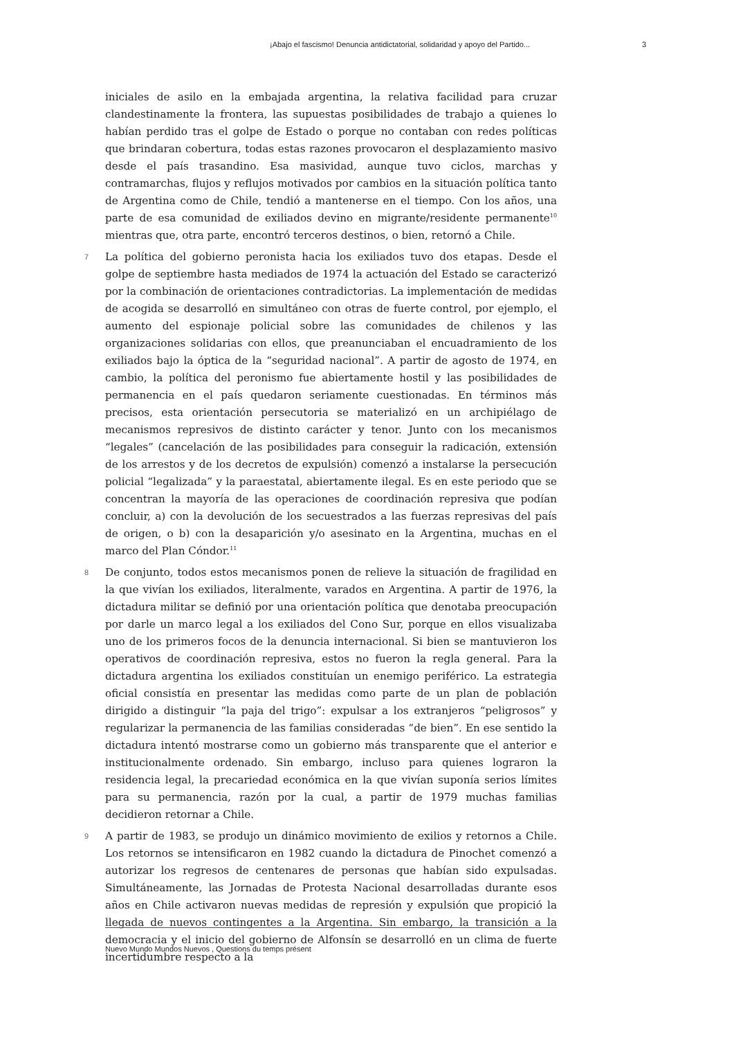¡Abajo el fascismo! Denuncia antidictatorial, solidaridad y apoyo del Partido... 3
iniciales de asilo en la embajada argentina, la relativa facilidad para cruzar clandestinamente la frontera, las supuestas posibilidades de trabajo a quienes lo habían perdido tras el golpe de Estado o porque no contaban con redes políticas que brindaran cobertura, todas estas razones provocaron el desplazamiento masivo desde el país trasandino. Esa masividad, aunque tuvo ciclos, marchas y contramarchas, flujos y reflujos motivados por cambios en la situación política tanto de Argentina como de Chile, tendió a mantenerse en el tiempo. Con los años, una parte de esa comunidad de exiliados devino en migrante/residente permanente<sup>10</sup> mientras que, otra parte, encontró terceros destinos, o bien, retornó a Chile.
7 La política del gobierno peronista hacia los exiliados tuvo dos etapas. Desde el golpe de septiembre hasta mediados de 1974 la actuación del Estado se caracterizó por la combinación de orientaciones contradictorias. La implementación de medidas de acogida se desarrolló en simultáneo con otras de fuerte control, por ejemplo, el aumento del espionaje policial sobre las comunidades de chilenos y las organizaciones solidarias con ellos, que preanunciaban el encuadramiento de los exiliados bajo la óptica de la “seguridad nacional”. A partir de agosto de 1974, en cambio, la política del peronismo fue abiertamente hostil y las posibilidades de permanencia en el país quedaron seriamente cuestionadas. En términos más precisos, esta orientación persecutoria se materializó en un archipiélago de mecanismos represivos de distinto carácter y tenor. Junto con los mecanismos “legales” (cancelación de las posibilidades para conseguir la radicación, extensión de los arrestos y de los decretos de expulsión) comenzó a instalarse la persecución policial “legalizada” y la paraestatal, abiertamente ilegal. Es en este periodo que se concentran la mayoría de las operaciones de coordinación represiva que podían concluir, a) con la devolución de los secuestrados a las fuerzas represivas del país de origen, o b) con la desaparición y/o asesinato en la Argentina, muchas en el marco del Plan Cóndor.<sup>11</sup>
8 De conjunto, todos estos mecanismos ponen de relieve la situación de fragilidad en la que vivían los exiliados, literalmente, varados en Argentina. A partir de 1976, la dictadura militar se definió por una orientación política que denotaba preocupación por darle un marco legal a los exiliados del Cono Sur, porque en ellos visualizaba uno de los primeros focos de la denuncia internacional. Si bien se mantuvieron los operativos de coordinación represiva, estos no fueron la regla general. Para la dictadura argentina los exiliados constituían un enemigo periférico. La estrategia oficial consistía en presentar las medidas como parte de un plan de población dirigido a distinguir “la paja del trigo”: expulsar a los extranjeros “peligrosos” y regularizar la permanencia de las familias consideradas “de bien”. En ese sentido la dictadura intentó mostrarse como un gobierno más transparente que el anterior e institucionalmente ordenado. Sin embargo, incluso para quienes lograron la residencia legal, la precariedad económica en la que vivían suponía serios límites para su permanencia, razón por la cual, a partir de 1979 muchas familias decidieron retornar a Chile.
9 A partir de 1983, se produjo un dinámico movimiento de exilios y retornos a Chile. Los retornos se intensificaron en 1982 cuando la dictadura de Pinochet comenzó a autorizar los regresos de centenares de personas que habían sido expulsadas. Simultáneamente, las Jornadas de Protesta Nacional desarrolladas durante esos años en Chile activaron nuevas medidas de represión y expulsión que propició la llegada de nuevos contingentes a la Argentina. Sin embargo, la transición a la democracia y el inicio del gobierno de Alfonsín se desarrolló en un clima de fuerte incertidumbre respecto a la
Nuevo Mundo Mundos Nuevos , Questions du temps présent